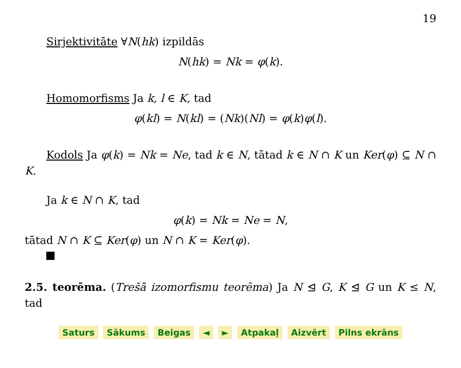19
Sirjektivitāte ∀N(hk) izpildās
N(hk) = Nk = φ(k).
Homomorfisms Ja k, l ∈ K, tad
φ(kl) = N(kl) = (Nk)(Nl) = φ(k)φ(l).
Kodols Ja φ(k) = Nk = Ne, tad k ∈ N, tātad k ∈ N ∩ K un Ker(φ) ⊆ N ∩ K.
Ja k ∈ N ∩ K, tad
φ(k) = Nk = Ne = N,
tātad N ∩ K ⊆ Ker(φ) un N ∩ K = Ker(φ).
2.5. teorēma. (Trešā izomorfismu teorēma) Ja N ⊴ G, K ⊴ G un K ≤ N, tad
Saturs Sākums Beigas ◄ ► Atpakaļ Aizvērt Pilns ekrāns